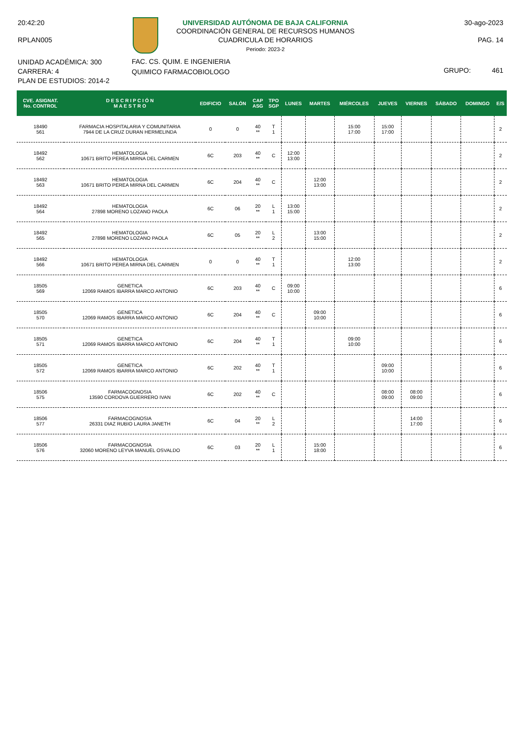20:42:20
RPLAN005
UNIVERSIDAD AUTÓNOMA DE BAJA CALIFORNIA
COORDINACIÓN GENERAL DE RECURSOS HUMANOS
CUADRICULA DE HORARIOS
Periodo: 2023-2
30-ago-2023
PAG. 14
UNIDAD ACADÉMICA: 300
CARRERA: 4
PLAN DE ESTUDIOS: 2014-2
FAC. CS. QUIM. E INGENIERIA
QUIMICO FARMACOBIOLOGO
GRUPO: 461
| CVE. ASIGNAT. No. CONTROL | D E S C R I P C I Ó N M A E S T R O | EDIFICIO | SALÓN | CAP ASG | TPO SGP | LUNES | MARTES | MIÉRCOLES | JUEVES | VIERNES | SÁBADO | DOMINGO | E/S |
| --- | --- | --- | --- | --- | --- | --- | --- | --- | --- | --- | --- | --- | --- |
| 18490 561 | FARMACIA HOSPITALARIA Y COMUNITARIA 7944 DE LA CRUZ DURAN HERMELINDA | 0 | 0 | 40 ** | T 1 | | | 15:00 17:00 | 15:00 17:00 | | | | 2 |
| 18492 562 | HEMATOLOGIA 10671 BRITO PEREA MIRNA DEL CARMEN | 6C | 203 | 40 ** | C | 12:00 13:00 | | | | | | | 2 |
| 18492 563 | HEMATOLOGIA 10671 BRITO PEREA MIRNA DEL CARMEN | 6C | 204 | 40 ** | C | | 12:00 13:00 | | | | | | 2 |
| 18492 564 | HEMATOLOGIA 27898 MORENO LOZANO PAOLA | 6C | 06 | 20 ** | L 1 | 13:00 15:00 | | | | | | | 2 |
| 18492 565 | HEMATOLOGIA 27898 MORENO LOZANO PAOLA | 6C | 05 | 20 ** | L 2 | | 13:00 15:00 | | | | | | 2 |
| 18492 566 | HEMATOLOGIA 10671 BRITO PEREA MIRNA DEL CARMEN | 0 | 0 | 40 ** | T 1 | | | 12:00 13:00 | | | | | 2 |
| 18505 569 | GENETICA 12069 RAMOS IBARRA MARCO ANTONIO | 6C | 203 | 40 ** | C | 09:00 10:00 | | | | | | | 6 |
| 18505 570 | GENETICA 12069 RAMOS IBARRA MARCO ANTONIO | 6C | 204 | 40 ** | C | | 09:00 10:00 | | | | | | 6 |
| 18505 571 | GENETICA 12069 RAMOS IBARRA MARCO ANTONIO | 6C | 204 | 40 ** | T 1 | | | 09:00 10:00 | | | | | 6 |
| 18505 572 | GENETICA 12069 RAMOS IBARRA MARCO ANTONIO | 6C | 202 | 40 ** | T 1 | | | | 09:00 10:00 | | | | 6 |
| 18506 575 | FARMACOGNOSIA 13590 CORDOVA GUERRERO IVAN | 6C | 202 | 40 ** | C | | | | 08:00 09:00 | 08:00 09:00 | | | 6 |
| 18506 577 | FARMACOGNOSIA 26331 DIAZ RUBIO LAURA JANETH | 6C | 04 | 20 ** | L 2 | | | | | 14:00 17:00 | | | 6 |
| 18506 576 | FARMACOGNOSIA 32060 MORENO LEYVA MANUEL OSVALDO | 6C | 03 | 20 ** | L 1 | | 15:00 18:00 | | | | | | 6 |